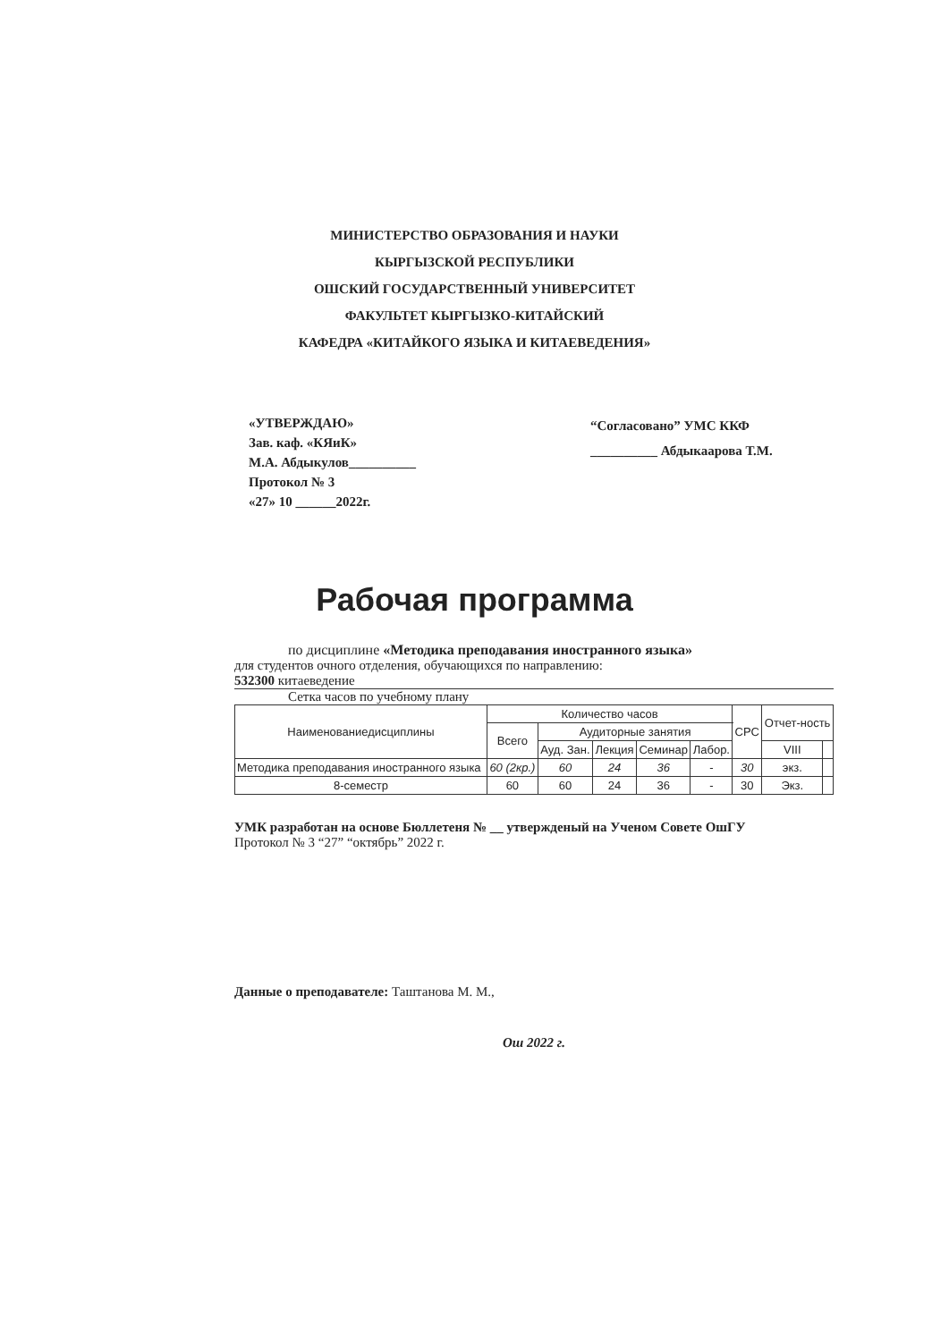МИНИСТЕРСТВО ОБРАЗОВАНИЯ И НАУКИ
КЫРГЫЗСКОЙ РЕСПУБЛИКИ
ОШСКИЙ ГОСУДАРСТВЕННЫЙ УНИВЕРСИТЕТ
ФАКУЛЬТЕТ КЫРГЫЗКО-КИТАЙСКИЙ
КАФЕДРА «КИТАЙКОГО ЯЗЫКА И КИТАЕВЕДЕНИЯ»
«УТВЕРЖДАЮ»
Зав. каф. «КЯиК»
М.А. Абдыкулов__________
Протокол № 3
«27» 10 ______2022г.
“Согласовано” УМС ККФ
__________ Абдыкаарова Т.М.
Рабочая программа
по дисциплине «Методика преподавания иностранного языка»
для студентов очного отделения, обучающихся по направлению:
532300 китаеведение
Сетка часов по учебному плану
| Наименованиедисциплины | Количество часов | | | | | СРС | Отчет-ность | |
| --- | --- | --- | --- | --- | --- | --- | --- | --- |
| | Всего | Аудиторные занятия | | | | | | |
| | | Ауд. Зан. | Лекция | Семинар | Лабор. | | VIII | |
| Методика преподавания иностранного языка | 60 (2кр.) | 60 | 24 | 36 | - | 30 | экз. | |
| 8-семестр | 60 | 60 | 24 | 36 | - | 30 | Экз. | |
УМК разработан на основе Бюллетеня № __ утвержденый на Ученом Совете ОшГУ
Протокол № 3 “27” “октябрь” 2022 г.
Данные о преподавателе: Таштанова М. М.,
Ош 2022 г.